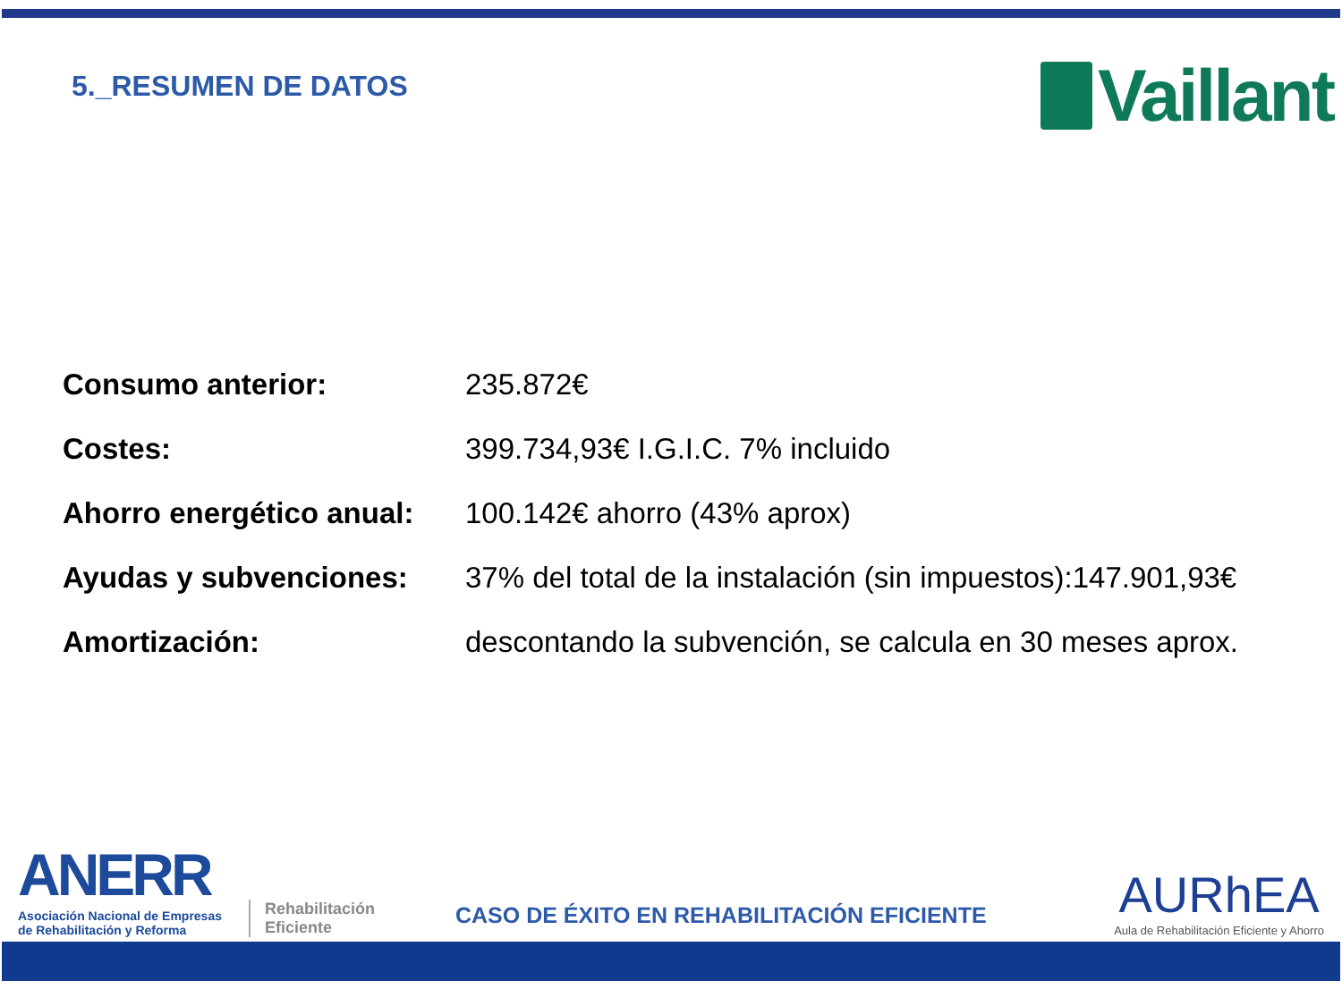5._RESUMEN DE DATOS
Vaillant
| Consumo anterior: | 235.872€ |
| Costes: | 399.734,93€ I.G.I.C. 7% incluido |
| Ahorro energético anual: | 100.142€ ahorro (43% aprox) |
| Ayudas y subvenciones: | 37% del total de la instalación (sin impuestos):147.901,93€ |
| Amortización: | descontando la subvención, se calcula en 30 meses aprox. |
ANERR
Asociación Nacional de Empresas
de Rehabilitación y Reforma
Rehabilitación
Eficiente
CASO DE ÉXITO EN REHABILITACIÓN EFICIENTE
AURhEA
Aula de Rehabilitación Eficiente y Ahorro